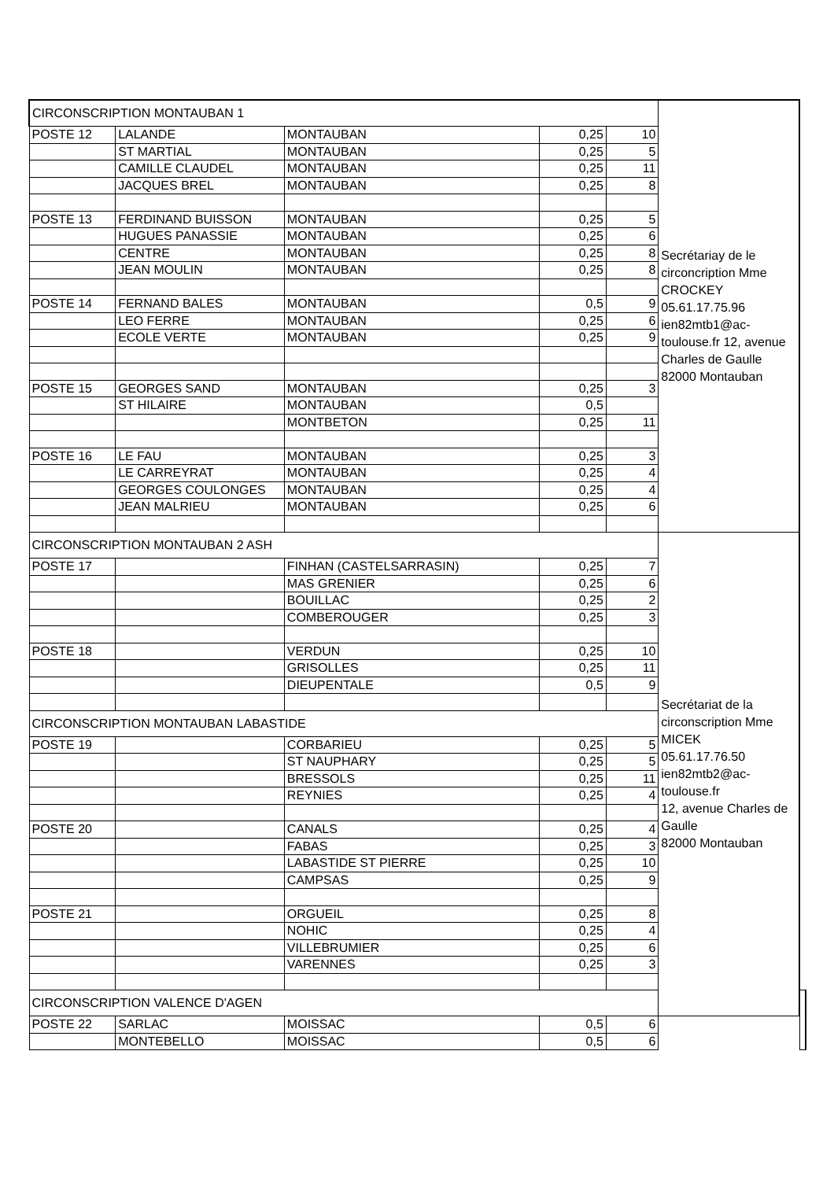| CIRCONSCRIPTION MONTAUBAN 1 | | | | | Secrétariay de le circoncription Mme CROCKEY 05.61.17.75.96 ien82mtb1@ac-toulouse.fr 12, avenue Charles de Gaulle 82000 Montauban | |
| POSTE 12 | LALANDE | MONTAUBAN | 0,25 | 10 | | |
| | ST MARTIAL | MONTAUBAN | 0,25 | 5 | | |
| | CAMILLE CLAUDEL | MONTAUBAN | 0,25 | 11 | | |
| | JACQUES BREL | MONTAUBAN | 0,25 | 8 | | |
| POSTE 13 | FERDINAND BUISSON | MONTAUBAN | 0,25 | 5 | | |
| | HUGUES PANASSIE | MONTAUBAN | 0,25 | 6 | | |
| | CENTRE | MONTAUBAN | 0,25 | 8 | | |
| | JEAN MOULIN | MONTAUBAN | 0,25 | 8 | | |
| POSTE 14 | FERNAND BALES | MONTAUBAN | 0,5 | 9 | | |
| | LEO FERRE | MONTAUBAN | 0,25 | 6 | | |
| | ECOLE VERTE | MONTAUBAN | 0,25 | 9 | | |
| POSTE 15 | GEORGES SAND | MONTAUBAN | 0,25 | 3 | | |
| | ST HILAIRE | MONTAUBAN | 0,5 | | | |
| | | MONTBETON | 0,25 | 11 | | |
| POSTE 16 | LE FAU | MONTAUBAN | 0,25 | 3 | | |
| | LE CARREYRAT | MONTAUBAN | 0,25 | 4 | | |
| | GEORGES COULONGES | MONTAUBAN | 0,25 | 4 | | |
| | JEAN MALRIEU | MONTAUBAN | 0,25 | 6 | | |
| CIRCONSCRIPTION MONTAUBAN 2 ASH | | | | | Secrétariat de la circonscription Mme MICEK 05.61.17.76.50 ien82mtb2@ac-toulouse.fr 12, avenue Charles de Gaulle 82000 Montauban | |
| POSTE 17 | | FINHAN (CASTELSARRASIN) | 0,25 | 7 | | |
| | | MAS GRENIER | 0,25 | 6 | | |
| | | BOUILLAC | 0,25 | 2 | | |
| | | COMBEROUGER | 0,25 | 3 | | |
| POSTE 18 | | VERDUN | 0,25 | 10 | | |
| | | GRISOLLES | 0,25 | 11 | | |
| | | DIEUPENTALE | 0,5 | 9 | | |
| CIRCONSCRIPTION MONTAUBAN LABASTIDE | | | | | | |
| POSTE 19 | | CORBARIEU | 0,25 | 5 | | |
| | | ST NAUPHARY | 0,25 | 5 | | |
| | | BRESSOLS | 0,25 | 11 | | |
| | | REYNIES | 0,25 | 4 | | |
| POSTE 20 | | CANALS | 0,25 | 4 | | |
| | | FABAS | 0,25 | 3 | | |
| | | LABASTIDE ST PIERRE | 0,25 | 10 | | |
| | | CAMPSAS | 0,25 | 9 | | |
| POSTE 21 | | ORGUEIL | 0,25 | 8 | | |
| | | NOHIC | 0,25 | 4 | | |
| | | VILLEBRUMIER | 0,25 | 6 | | |
| | | VARENNES | 0,25 | 3 | | |
| CIRCONSCRIPTION VALENCE D'AGEN | | | | | | |
| POSTE 22 | SARLAC | MOISSAC | 0,5 | 6 | | |
| | MONTEBELLO | MOISSAC | 0,5 | 6 | | |